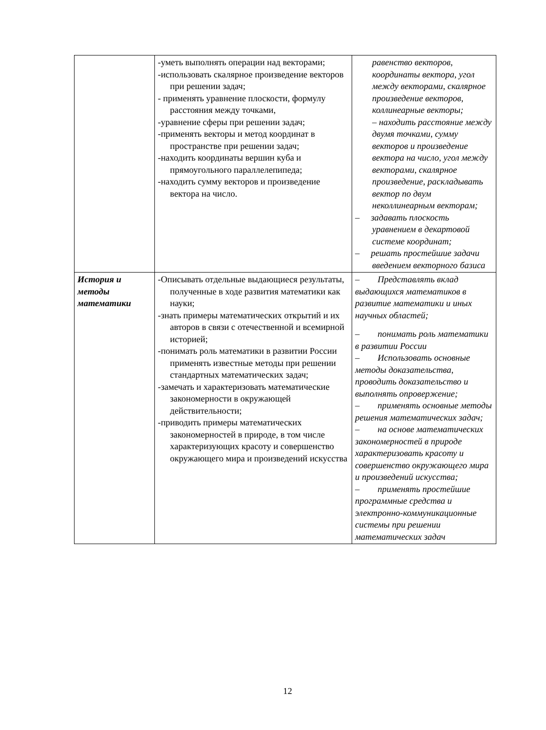| | -уметь выполнять операции над векторами; -использовать скалярное произведение векторов при решении задач; - применять уравнение плоскости, формулу расстояния между точками, -уравнение сферы при решении задач; -применять векторы и метод координат в пространстве при решении задач; -находить координаты вершин куба и прямоугольного параллелепипеда; -находить сумму векторов и произведение вектора на число. | равенство векторов, координаты вектора, угол между векторами, скалярное произведение векторов, коллинеарные векторы; – находить расстояние между двумя точками, сумму векторов и произведение вектора на число, угол между векторами, скалярное произведение, раскладывать вектор по двум неколлинеарным векторам; – задавать плоскость уравнением в декартовой системе координат; – решать простейшие задачи введением векторного базиса |
| История и методы математики | -Описывать отдельные выдающиеся результаты, полученные в ходе развития математики как науки; -знать примеры математических открытий и их авторов в связи с отечественной и всемирной историей; -понимать роль математики в развитии России применять известные методы при решении стандартных математических задач; -замечать и характеризовать математические закономерности в окружающей действительности; -приводить примеры математических закономерностей в природе, в том числе характеризующих красоту и совершенство окружающего мира и произведений искусства | – Представлять вклад выдающихся математиков в развитие математики и иных научных областей; – понимать роль математики в развитии России – Использовать основные методы доказательства, проводить доказательство и выполнять опровержение; – применять основные методы решения математических задач; – на основе математических закономерностей в природе характеризовать красоту и совершенство окружающего мира и произведений искусства; – применять простейшие программные средства и электронно-коммуникационные системы при решении математических задач |
12